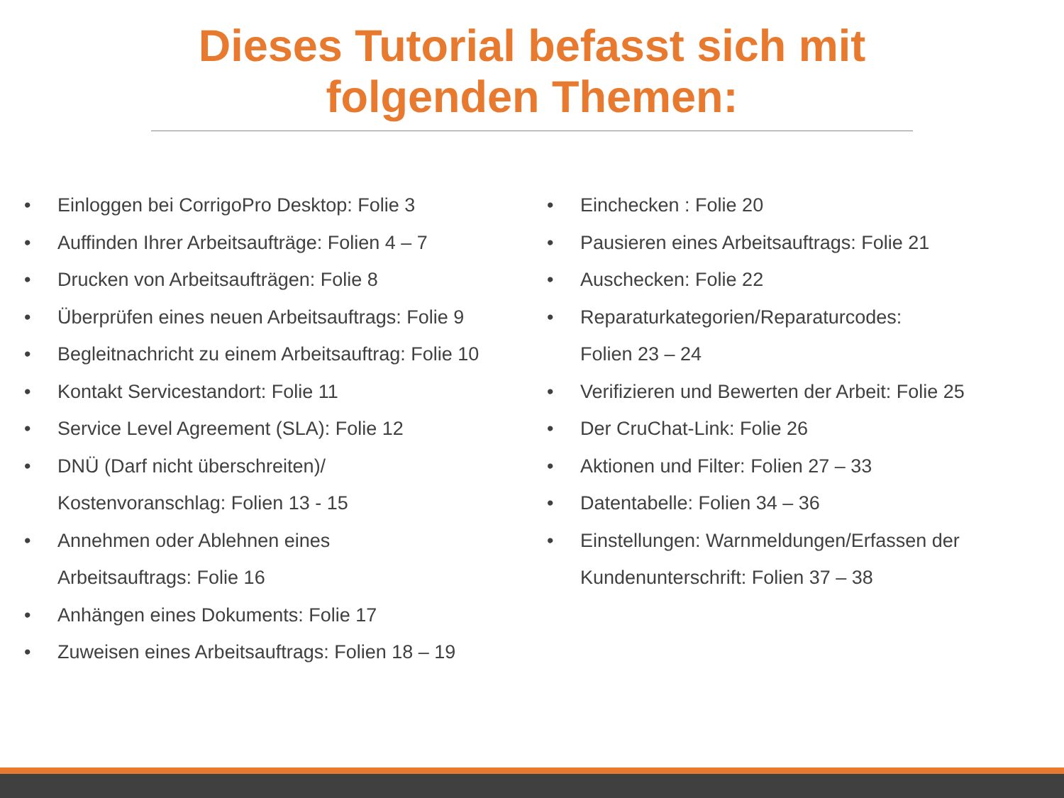Dieses Tutorial befasst sich mit
folgenden Themen:
• Einloggen bei CorrigoPro Desktop: Folie 3
• Auffinden Ihrer Arbeitsaufträge: Folien 4 – 7
• Drucken von Arbeitsaufträgen: Folie 8
• Überprüfen eines neuen Arbeitsauftrags: Folie 9
• Begleitnachricht zu einem Arbeitsauftrag: Folie 10
• Kontakt Servicestandort: Folie 11
• Service Level Agreement (SLA): Folie 12
• DNÜ (Darf nicht überschreiten)/
Kostenvoranschlag: Folien 13 - 15
• Annehmen oder Ablehnen eines
Arbeitsauftrags: Folie 16
• Anhängen eines Dokuments: Folie 17
• Zuweisen eines Arbeitsauftrags: Folien 18 – 19
• Einchecken : Folie 20
• Pausieren eines Arbeitsauftrags: Folie 21
• Auschecken: Folie 22
• Reparaturkategorien/Reparaturcodes:
Folien 23 – 24
• Verifizieren und Bewerten der Arbeit: Folie 25
• Der CruChat-Link: Folie 26
• Aktionen und Filter: Folien 27 – 33
• Datentabelle: Folien 34 – 36
• Einstellungen: Warnmeldungen/Erfassen der
Kundenunterschrift: Folien 37 – 38